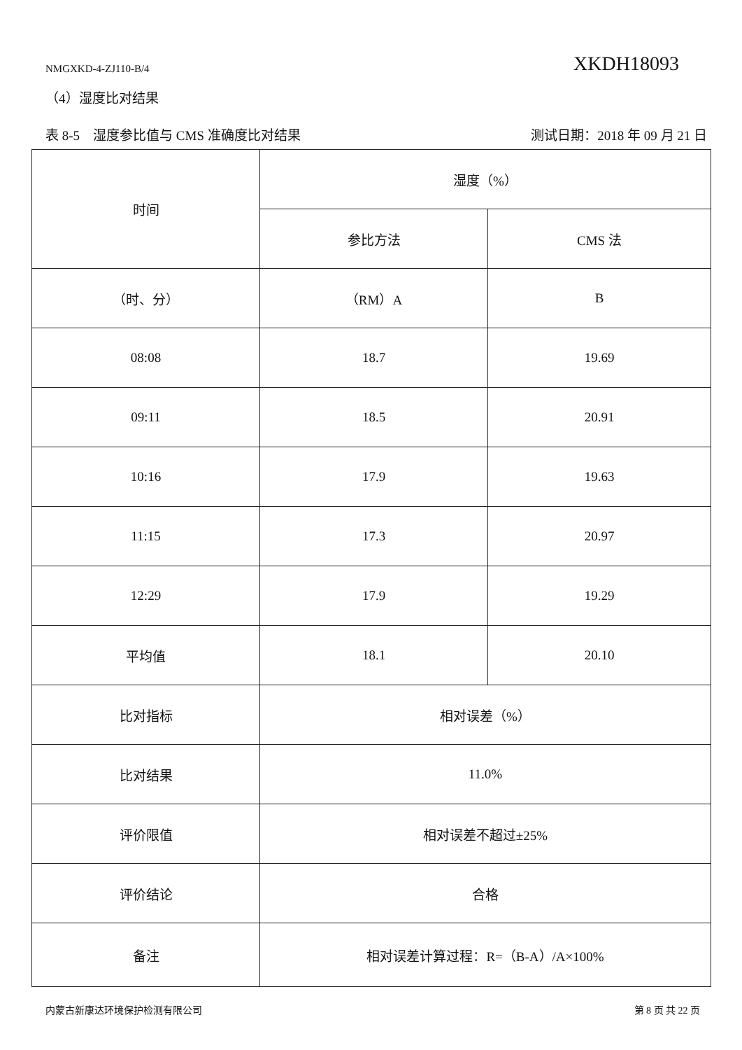NMGXKD-4-ZJ110-B/4 XKDH18093
（4）湿度比对结果
表 8-5　湿度参比值与 CMS 准确度比对结果 测试日期：2018 年 09 月 21 日
| 时间 | 湿度（%） | |
| | 参比方法 | CMS 法 |
| （时、分） | （RM）A | B |
| 08:08 | 18.7 | 19.69 |
| 09:11 | 18.5 | 20.91 |
| 10:16 | 17.9 | 19.63 |
| 11:15 | 17.3 | 20.97 |
| 12:29 | 17.9 | 19.29 |
| 平均值 | 18.1 | 20.10 |
| 比对指标 | 相对误差（%） | |
| 比对结果 | 11.0% | |
| 评价限值 | 相对误差不超过±25% | |
| 评价结论 | 合格 | |
| 备注 | 相对误差计算过程：R=（B-A）/A×100% | |
内蒙古新康达环境保护检测有限公司 第 8 页 共 22 页